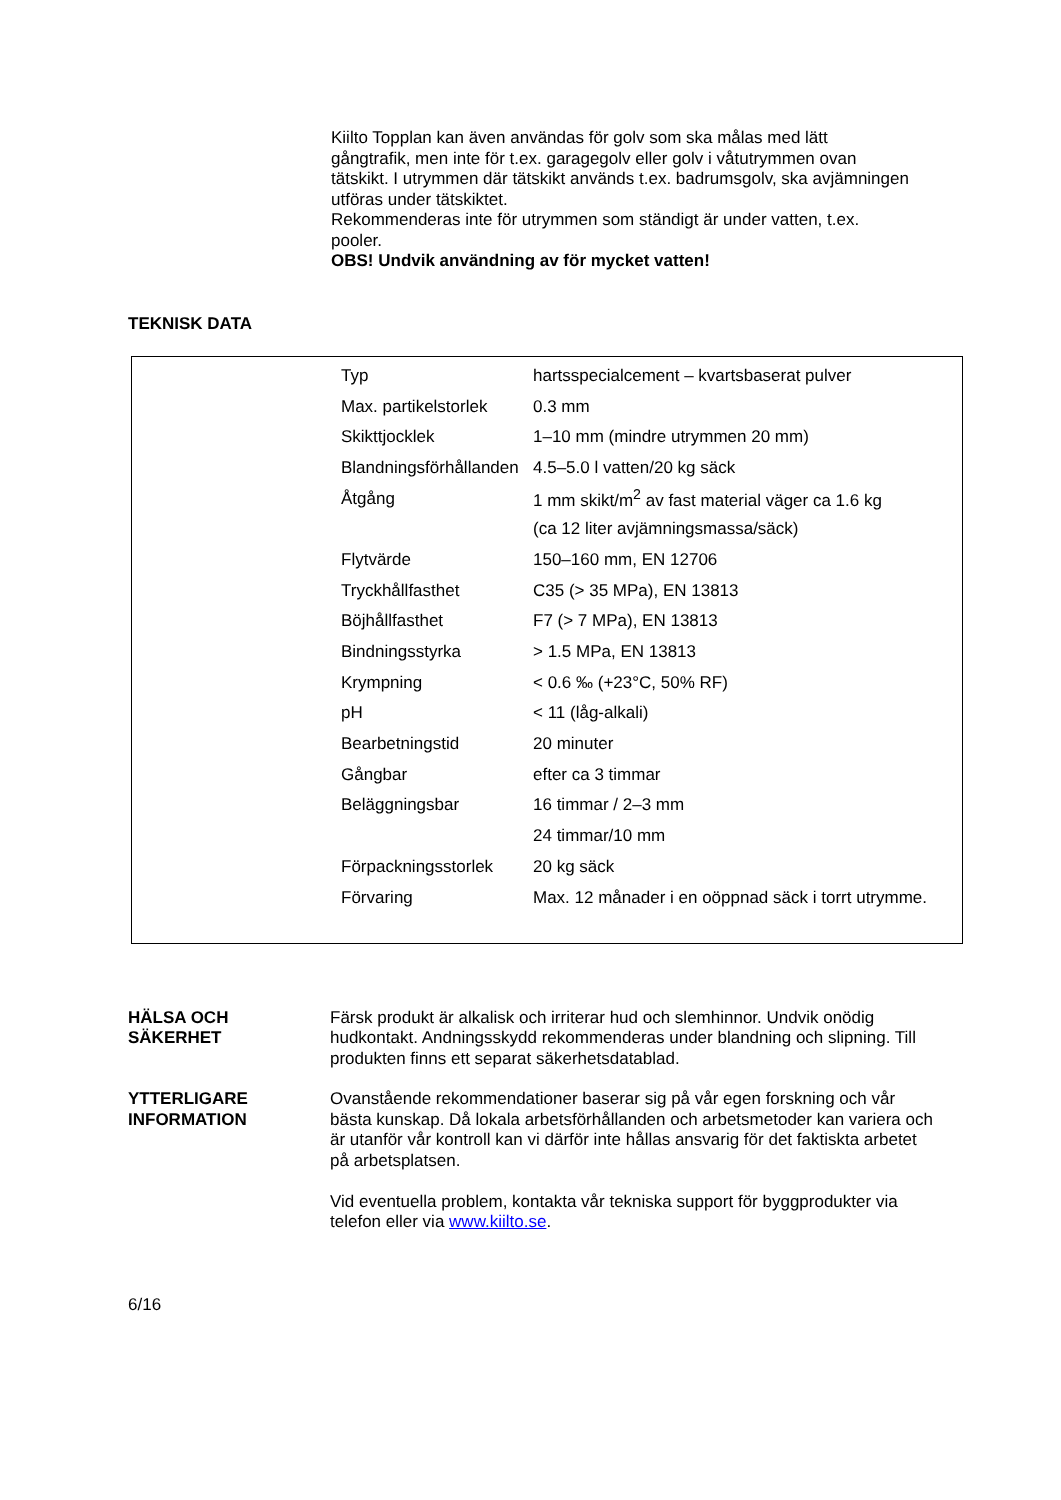Kiilto Topplan kan även användas för golv som ska målas med lätt gångtrafik, men inte för t.ex. garagegolv eller golv i våtutrymmen ovan tätskikt. I utrymmen där tätskikt används t.ex. badrumsgolv, ska avjämningen utföras under tätskiktet.
Rekommenderas inte för utrymmen som ständigt är under vatten, t.ex. pooler.
OBS! Undvik användning av för mycket vatten!
TEKNISK DATA
| Typ | hartsspecialcement – kvartsbaserat pulver |
| Max. partikelstorlek | 0.3 mm |
| Skikttjocklek | 1–10 mm (mindre utrymmen 20 mm) |
| Blandningsförhållanden | 4.5–5.0 l vatten/20 kg säck |
| Åtgång | 1 mm skikt/m<sup>2</sup> av fast material väger ca 1.6 kg |
| | (ca 12 liter avjämningsmassa/säck) |
| Flytvärde | 150–160 mm, EN 12706 |
| Tryckhållfasthet | C35 (> 35 MPa), EN 13813 |
| Böjhållfasthet | F7 (> 7 MPa), EN 13813 |
| Bindningsstyrka | > 1.5 MPa, EN 13813 |
| Krympning | < 0.6 ‰ (+23°C, 50% RF) |
| pH | < 11 (låg-alkali) |
| Bearbetningstid | 20 minuter |
| Gångbar | efter ca 3 timmar |
| Beläggningsbar | 16 timmar / 2–3 mm |
| | 24 timmar/10 mm |
| Förpackningsstorlek | 20 kg säck |
| Förvaring | Max. 12 månader i en oöppnad säck i torrt utrymme. |
HÄLSA OCH
SÄKERHET
Färsk produkt är alkalisk och irriterar hud och slemhinnor. Undvik onödig hudkontakt. Andningsskydd rekommenderas under blandning och slipning. Till produkten finns ett separat säkerhetsdatablad.
YTTERLIGARE
INFORMATION
Ovanstående rekommendationer baserar sig på vår egen forskning och vår bästa kunskap. Då lokala arbetsförhållanden och arbetsmetoder kan variera och är utanför vår kontroll kan vi därför inte hållas ansvarig för det faktiskta arbetet på arbetsplatsen.
Vid eventuella problem, kontakta vår tekniska support för byggprodukter via telefon eller via www.kiilto.se.
6/16